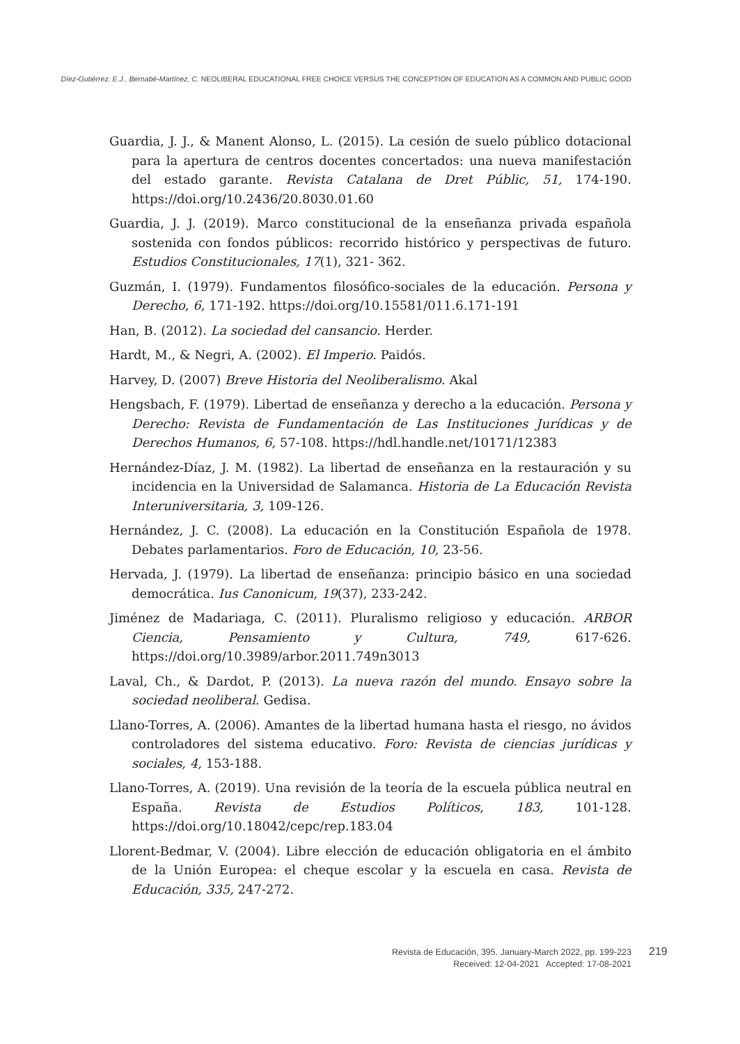Díez-Gutiérrez, E.J., Bernabé-Martínez, C. NEOLIBERAL EDUCATIONAL FREE CHOICE VERSUS THE CONCEPTION OF EDUCATION AS A COMMON AND PUBLIC GOOD
Guardia, J. J., & Manent Alonso, L. (2015). La cesión de suelo público dotacional para la apertura de centros docentes concertados: una nueva manifestación del estado garante. Revista Catalana de Dret Públic, 51, 174-190. https://doi.org/10.2436/20.8030.01.60
Guardia, J. J. (2019). Marco constitucional de la enseñanza privada española sostenida con fondos públicos: recorrido histórico y perspectivas de futuro. Estudios Constitucionales, 17(1), 321- 362.
Guzmán, I. (1979). Fundamentos filosófico-sociales de la educación. Persona y Derecho, 6, 171-192. https://doi.org/10.15581/011.6.171-191
Han, B. (2012). La sociedad del cansancio. Herder.
Hardt, M., & Negri, A. (2002). El Imperio. Paidós.
Harvey, D. (2007) Breve Historia del Neoliberalismo. Akal
Hengsbach, F. (1979). Libertad de enseñanza y derecho a la educación. Persona y Derecho: Revista de Fundamentación de Las Instituciones Jurídicas y de Derechos Humanos, 6, 57-108. https://hdl.handle.net/10171/12383
Hernández-Díaz, J. M. (1982). La libertad de enseñanza en la restauración y su incidencia en la Universidad de Salamanca. Historia de La Educación Revista Interuniversitaria, 3, 109-126.
Hernández, J. C. (2008). La educación en la Constitución Española de 1978. Debates parlamentarios. Foro de Educación, 10, 23-56.
Hervada, J. (1979). La libertad de enseñanza: principio básico en una sociedad democrática. Ius Canonicum, 19(37), 233-242.
Jiménez de Madariaga, C. (2011). Pluralismo religioso y educación. ARBOR Ciencia, Pensamiento y Cultura, 749, 617-626. https://doi.org/10.3989/arbor.2011.749n3013
Laval, Ch., & Dardot, P. (2013). La nueva razón del mundo. Ensayo sobre la sociedad neoliberal. Gedisa.
Llano-Torres, A. (2006). Amantes de la libertad humana hasta el riesgo, no ávidos controladores del sistema educativo. Foro: Revista de ciencias jurídicas y sociales, 4, 153-188.
Llano-Torres, A. (2019). Una revisión de la teoría de la escuela pública neutral en España. Revista de Estudios Políticos, 183, 101-128. https://doi.org/10.18042/cepc/rep.183.04
Llorent-Bedmar, V. (2004). Libre elección de educación obligatoria en el ámbito de la Unión Europea: el cheque escolar y la escuela en casa. Revista de Educación, 335, 247-272.
Revista de Educación, 395. January-March 2022, pp. 199-223
Received: 12-04-2021 Accepted: 17-08-2021
219